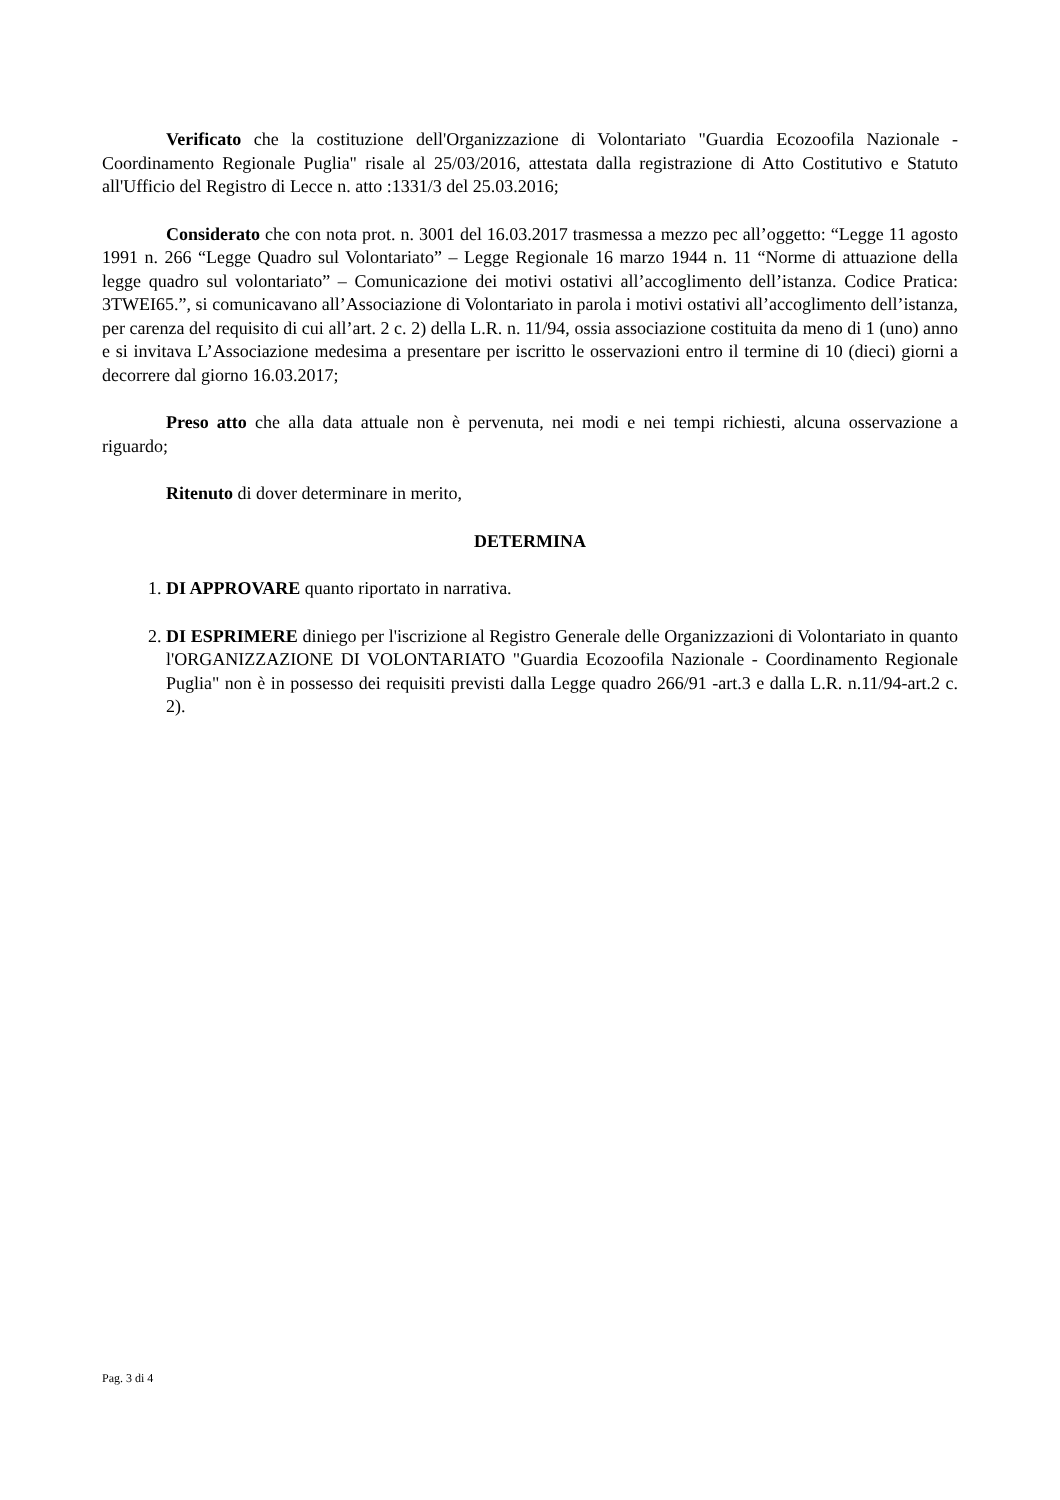Verificato che la costituzione dell'Organizzazione di Volontariato "Guardia Ecozoofila Nazionale - Coordinamento Regionale Puglia" risale al 25/03/2016, attestata dalla registrazione di Atto Costitutivo e Statuto all'Ufficio del Registro di Lecce n. atto :1331/3 del 25.03.2016;
Considerato che con nota prot. n. 3001 del 16.03.2017 trasmessa a mezzo pec all’oggetto: “Legge 11 agosto 1991 n. 266 “Legge Quadro sul Volontariato” – Legge Regionale 16 marzo 1944 n. 11 “Norme di attuazione della legge quadro sul volontariato” – Comunicazione dei motivi ostativi all’accoglimento dell’istanza. Codice Pratica: 3TWEI65.”, si comunicavano all’Associazione di Volontariato in parola i motivi ostativi all’accoglimento dell’istanza, per carenza del requisito di cui all’art. 2 c. 2) della L.R. n. 11/94, ossia associazione costituita da meno di 1 (uno) anno e si invitava L’Associazione medesima a presentare per iscritto le osservazioni entro il termine di 10 (dieci) giorni a decorrere dal giorno 16.03.2017;
Preso atto che alla data attuale non è pervenuta, nei modi e nei tempi richiesti, alcuna osservazione a riguardo;
Ritenuto di dover determinare in merito,
DETERMINA
1. DI APPROVARE quanto riportato in narrativa.
2. DI ESPRIMERE diniego per l'iscrizione al Registro Generale delle Organizzazioni di Volontariato in quanto l'ORGANIZZAZIONE DI VOLONTARIATO "Guardia Ecozoofila Nazionale - Coordinamento Regionale Puglia" non è in possesso dei requisiti previsti dalla Legge quadro 266/91 -art.3 e dalla L.R. n.11/94-art.2 c. 2).
Pag. 3 di 4